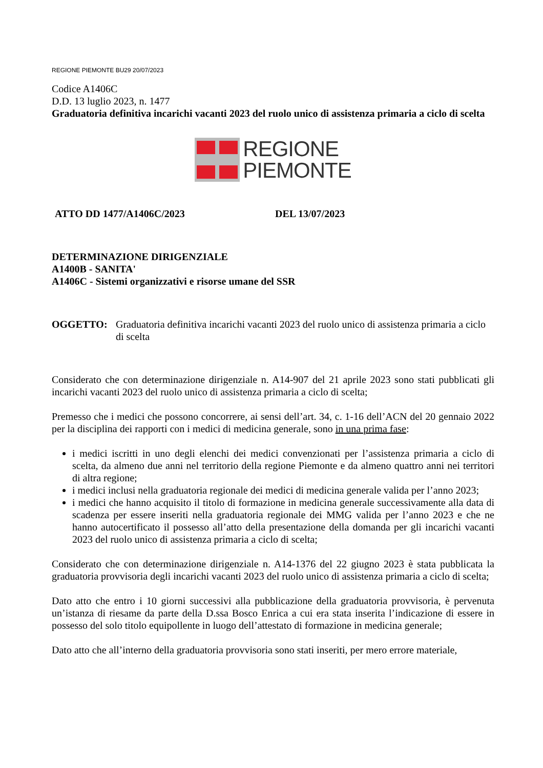REGIONE PIEMONTE BU29 20/07/2023
Codice A1406C
D.D. 13 luglio 2023, n. 1477
Graduatoria definitiva incarichi vacanti 2023 del ruolo unico di assistenza primaria a ciclo di scelta
REGIONE
PIEMONTE
ATTO DD 1477/A1406C/2023 DEL 13/07/2023
DETERMINAZIONE DIRIGENZIALE
A1400B - SANITA'
A1406C - Sistemi organizzativi e risorse umane del SSR
OGGETTO: Graduatoria definitiva incarichi vacanti 2023 del ruolo unico di assistenza primaria a ciclo di scelta
Considerato che con determinazione dirigenziale n. A14-907 del 21 aprile 2023 sono stati pubblicati gli incarichi vacanti 2023 del ruolo unico di assistenza primaria a ciclo di scelta;
Premesso che i medici che possono concorrere, ai sensi dell’art. 34, c. 1-16 dell’ACN del 20 gennaio 2022 per la disciplina dei rapporti con i medici di medicina generale, sono in una prima fase:
i medici iscritti in uno degli elenchi dei medici convenzionati per l’assistenza primaria a ciclo di scelta, da almeno due anni nel territorio della regione Piemonte e da almeno quattro anni nei territori di altra regione;
i medici inclusi nella graduatoria regionale dei medici di medicina generale valida per l’anno 2023;
i medici che hanno acquisito il titolo di formazione in medicina generale successivamente alla data di scadenza per essere inseriti nella graduatoria regionale dei MMG valida per l’anno 2023 e che ne hanno autocertificato il possesso all’atto della presentazione della domanda per gli incarichi vacanti 2023 del ruolo unico di assistenza primaria a ciclo di scelta;
Considerato che con determinazione dirigenziale n. A14-1376 del 22 giugno 2023 è stata pubblicata la graduatoria provvisoria degli incarichi vacanti 2023 del ruolo unico di assistenza primaria a ciclo di scelta;
Dato atto che entro i 10 giorni successivi alla pubblicazione della graduatoria provvisoria, è pervenuta un’istanza di riesame da parte della D.ssa Bosco Enrica a cui era stata inserita l’indicazione di essere in possesso del solo titolo equipollente in luogo dell’attestato di formazione in medicina generale;
Dato atto che all’interno della graduatoria provvisoria sono stati inseriti, per mero errore materiale,